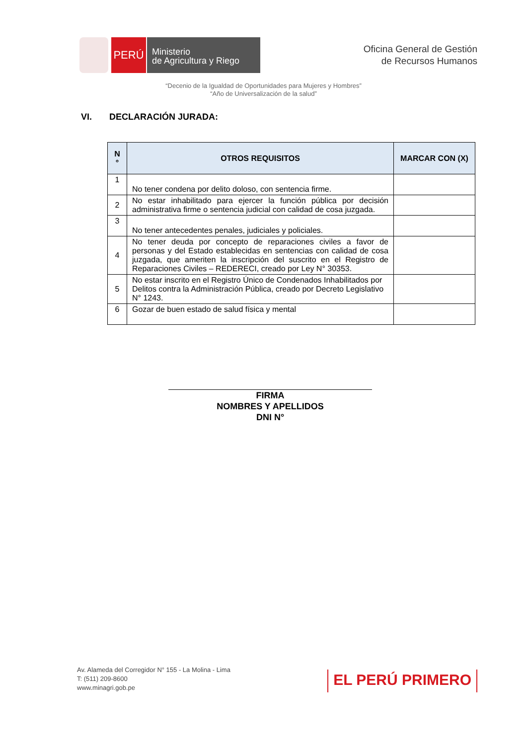PERÚ
Ministerio
de Agricultura y Riego
Oficina General de Gestión
de Recursos Humanos
“Decenio de la Igualdad de Oportunidades para Mujeres y Hombres”
“Año de Universalización de la salud”
VI. DECLARACIÓN JURADA:
| N ° | OTROS REQUISITOS | MARCAR CON (X) |
| --- | --- | --- |
| 1 | No tener condena por delito doloso, con sentencia firme. | |
| 2 | No estar inhabilitado para ejercer la función pública por decisión administrativa firme o sentencia judicial con calidad de cosa juzgada. | |
| 3 | No tener antecedentes penales, judiciales y policiales. | |
| 4 | No tener deuda por concepto de reparaciones civiles a favor de personas y del Estado establecidas en sentencias con calidad de cosa juzgada, que ameriten la inscripción del suscrito en el Registro de Reparaciones Civiles – REDERECI, creado por Ley N° 30353. | |
| 5 | No estar inscrito en el Registro Único de Condenados Inhabilitados por Delitos contra la Administración Pública, creado por Decreto Legislativo N° 1243. | |
| 6 | Gozar de buen estado de salud física y mental | |
FIRMA
NOMBRES Y APELLIDOS
DNI N°
Av. Alameda del Corregidor N° 155 - La Molina - Lima
T: (511) 209-8600
www.minagri.gob.pe
EL PERÚ PRIMERO